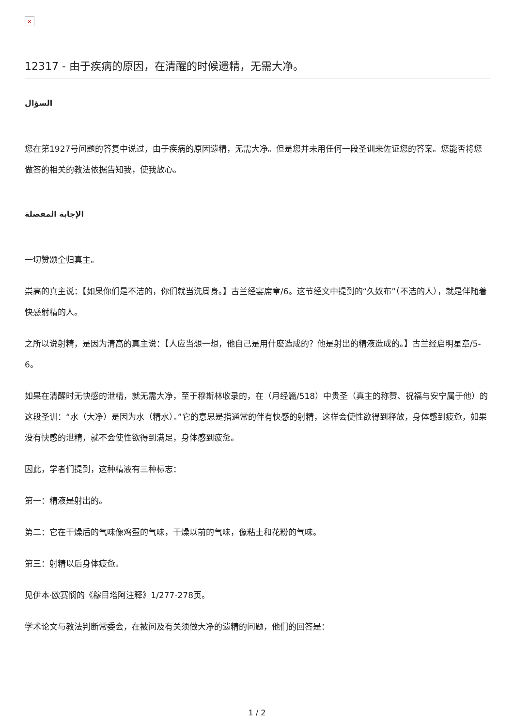×
12317 - 由于疾病的原因，在清醒的时候遗精，无需大净。
السؤال
您在第1927号问题的答复中说过，由于疾病的原因遗精，无需大净。但是您并未用任何一段圣训来佐证您的答案。您能否将您做答的相关的教法依据告知我，使我放心。
الإجابة المفصلة
一切赞颂全归真主。
崇高的真主说：【如果你们是不洁的，你们就当洗周身。】古兰经宴席章/6。这节经文中提到的“久奴布”（不洁的人），就是伴随着快感射精的人。
之所以说射精，是因为清高的真主说：【人应当想一想，他自己是用什麽造成的？他是射出的精液造成的。】古兰经启明星章/5-6。
如果在清醒时无快感的泄精，就无需大净，至于穆斯林收录的，在（月经篇/518）中贵圣（真主的称赞、祝福与安宁属于他）的这段圣训：“水（大净）是因为水（精水）。”它的意思是指通常的伴有快感的射精，这样会使性欲得到释放，身体感到疲惫，如果没有快感的泄精，就不会使性欲得到满足，身体感到疲惫。
因此，学者们提到，这种精液有三种标志：
第一：精液是射出的。
第二：它在干燥后的气味像鸡蛋的气味，干燥以前的气味，像粘土和花粉的气味。
第三：射精以后身体疲惫。
见伊本·欧赛悯的《穆目塔阿注释》1/277-278页。
学术论文与教法判断常委会，在被问及有关须做大净的遗精的问题，他们的回答是：
1 / 2